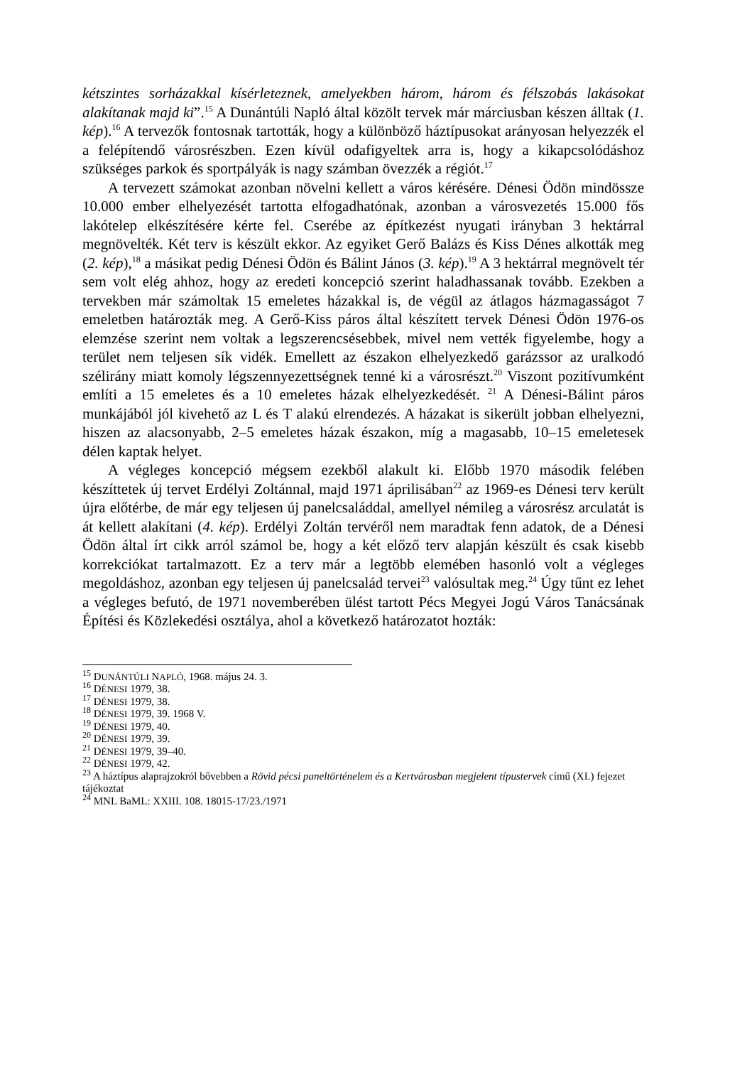kétszintes sorházakkal kísérleteznek, amelyekben három, három és félszobás lakásokat alakítanak majd ki”.<sup>15</sup> A Dunántúli Napló által közölt tervek már márciusban készen álltak (1. kép).<sup>16</sup> A tervezők fontosnak tartották, hogy a különböző háztípusokat arányosan helyezzék el a felépítendő városrészben. Ezen kívül odafigyeltek arra is, hogy a kikapcsolódáshoz szükséges parkok és sportpályák is nagy számban övezzék a régiót.<sup>17</sup>
A tervezett számokat azonban növelni kellett a város kérésére. Dénesi Ödön mindössze 10.000 ember elhelyezését tartotta elfogadhatónak, azonban a városvezetés 15.000 fős lakótelep elkészítésére kérte fel. Cserébe az építkezést nyugati irányban 3 hektárral megnövelték. Két terv is készült ekkor. Az egyiket Gerő Balázs és Kiss Dénes alkották meg (2. kép),<sup>18</sup> a másikat pedig Dénesi Ödön és Bálint János (3. kép).<sup>19</sup> A 3 hektárral megnövelt tér sem volt elég ahhoz, hogy az eredeti koncepció szerint haladhassanak tovább. Ezekben a tervekben már számoltak 15 emeletes házakkal is, de végül az átlagos házmagasságot 7 emeletben határozták meg. A Gerő-Kiss páros által készített tervek Dénesi Ödön 1976-os elemzése szerint nem voltak a legszerencsésebbek, mivel nem vették figyelembe, hogy a terület nem teljesen sík vidék. Emellett az északon elhelyezkedő garázssor az uralkodó szélirány miatt komoly légszennyezettségnek tenné ki a városrészt.<sup>20</sup> Viszont pozitívumként említi a 15 emeletes és a 10 emeletes házak elhelyezkedését. <sup>21</sup> A Dénesi-Bálint páros munkájából jól kivehető az L és T alakú elrendezés. A házakat is sikerült jobban elhelyezni, hiszen az alacsonyabb, 2–5 emeletes házak északon, míg a magasabb, 10–15 emeletesek délen kaptak helyet.
A végleges koncepció mégsem ezekből alakult ki. Előbb 1970 második felében készíttetek új tervet Erdélyi Zoltánnal, majd 1971 áprilisában<sup>22</sup> az 1969-es Dénesi terv került újra előtérbe, de már egy teljesen új panelcsaláddal, amellyel némileg a városrész arculatát is át kellett alakítani (4. kép). Erdélyi Zoltán tervéről nem maradtak fenn adatok, de a Dénesi Ödön által írt cikk arról számol be, hogy a két előző terv alapján készült és csak kisebb korrekciókat tartalmazott. Ez a terv már a legtöbb elemében hasonló volt a végleges megoldáshoz, azonban egy teljesen új panelcsalád tervei<sup>23</sup> valósultak meg.<sup>24</sup> Úgy tűnt ez lehet a végleges befutó, de 1971 novemberében ülést tartott Pécs Megyei Jogú Város Tanácsának Építési és Közlekedési osztálya, ahol a következő határozatot hozták:
<sup>15</sup> DUNÁNTÚLI NAPLÓ, 1968. május 24. 3.
<sup>16</sup> DÉNESI 1979, 38.
<sup>17</sup> DÉNESI 1979, 38.
<sup>18</sup> DÉNESI 1979, 39. 1968 V.
<sup>19</sup> DÉNESI 1979, 40.
<sup>20</sup> DÉNESI 1979, 39.
<sup>21</sup> DÉNESI 1979, 39–40.
<sup>22</sup> DÉNESI 1979, 42.
<sup>23</sup> A háztípus alaprajzokról bővebben a Rövid pécsi paneltörténelem és a Kertvárosban megjelent típustervek című (XI.) fejezet tájékoztat
<sup>24</sup> MNL BaML: XXIII. 108. 18015-17/23./1971